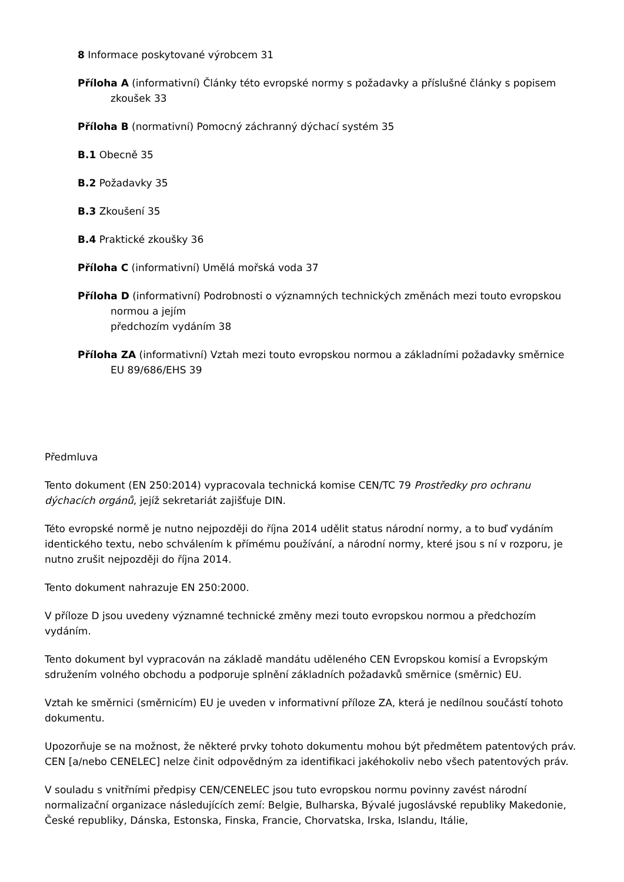8 Informace poskytované výrobcem 31
Příloha A (informativní) Články této evropské normy s požadavky a příslušné články s popisem zkoušek 33
Příloha B (normativní) Pomocný záchranný dýchací systém 35
B.1 Obecně 35
B.2 Požadavky 35
B.3 Zkoušení 35
B.4 Praktické zkoušky 36
Příloha C (informativní) Umělá mořská voda 37
Příloha D (informativní) Podrobnosti o významných technických změnách mezi touto evropskou normou a jejím
předchozím vydáním 38
Příloha ZA (informativní) Vztah mezi touto evropskou normou a základními požadavky směrnice EU 89/686/EHS 39
Předmluva
Tento dokument (EN 250:2014) vypracovala technická komise CEN/TC 79 Prostředky pro ochranu dýchacích orgánů, jejíž sekretariát zajišťuje DIN.
Této evropské normě je nutno nejpozději do října 2014 udělit status národní normy, a to buď vydáním identického textu, nebo schválením k přímému používání, a národní normy, které jsou s ní v rozporu, je nutno zrušit nejpozději do října 2014.
Tento dokument nahrazuje EN 250:2000.
V příloze D jsou uvedeny významné technické změny mezi touto evropskou normou a předchozím vydáním.
Tento dokument byl vypracován na základě mandátu uděleného CEN Evropskou komisí a Evropským sdružením volného obchodu a podporuje splnění základních požadavků směrnice (směrnic) EU.
Vztah ke směrnici (směrnicím) EU je uveden v informativní příloze ZA, která je nedílnou součástí tohoto dokumentu.
Upozorňuje se na možnost, že některé prvky tohoto dokumentu mohou být předmětem patentových práv. CEN [a/nebo CENELEC] nelze činit odpovědným za identifikaci jakéhokoliv nebo všech patentových práv.
V souladu s vnitřními předpisy CEN/CENELEC jsou tuto evropskou normu povinny zavést národní normalizační organizace následujících zemí: Belgie, Bulharska, Bývalé jugoslávské republiky Makedonie, České republiky, Dánska, Estonska, Finska, Francie, Chorvatska, Irska, Islandu, Itálie,